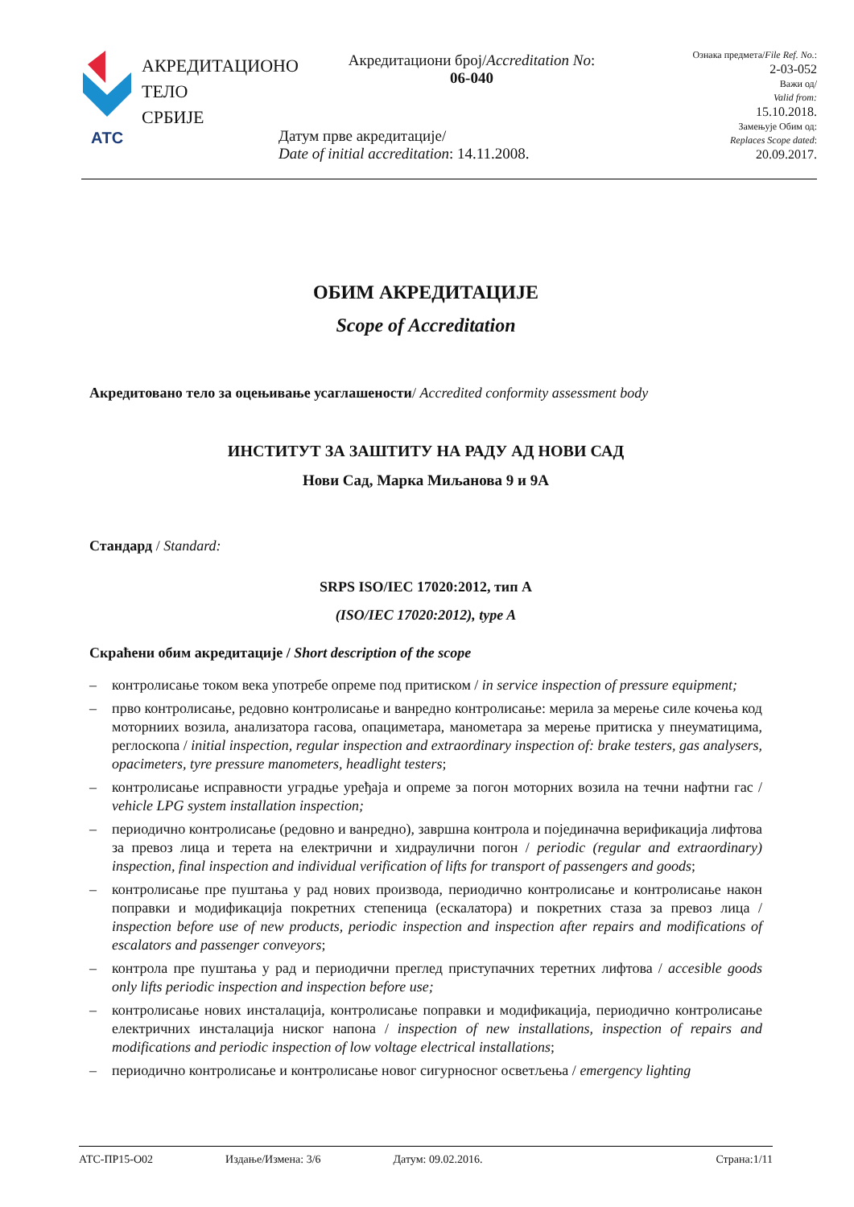АТС
АКРЕДИТАЦИОНО
ТЕЛО
СРБИЈЕ
Акредитациони број/Accreditation No:
06-040
Датум прве акредитације/
Date of initial accreditation: 14.11.2008.
Ознака предмета/File Ref. No.:
2-03-052
Важи од/
Valid from:
15.10.2018.
Замењује Обим од:
Replaces Scope dated:
20.09.2017.
ОБИМ АКРЕДИТАЦИЈЕ
Scope of Accreditation
Акредитовано тело за оцењивање усаглашености/ Accredited conformity assessment body
ИНСТИТУТ ЗА ЗАШТИТУ НА РАДУ АД НОВИ САД
Нови Сад, Марка Миљанова 9 и 9А
Стандард / Standard:
SRPS ISO/IEC 17020:2012, тип A
(ISO/IEC 17020:2012), type A
Скраћени обим акредитације / Short description of the scope
– контролисање током века употребе опреме под притиском / in service inspection of pressure equipment;
– прво контролисање, редовно контролисање и ванредно контролисање: мерила за мерење силе кочења код моторниих возила, анализатора гасова, опациметара, манометара за мерење притиска у пнеуматицима, реглоскопа / initial inspection, regular inspection and extraordinary inspection of: brake testers, gas analysers, opacimeters, tyre pressure manometers, headlight testers;
– контролисање исправности уградње уређаја и опреме за погон моторних возила на течни нафтни гас / vehicle LPG system installation inspection;
– периодично контролисање (редовно и ванредно), завршна контрола и појединачна верификација лифтова за превоз лица и терета на електрични и хидраулични погон / periodic (regular and extraordinary) inspection, final inspection and individual verification of lifts for transport of passengers and goods;
– контролисање пре пуштања у рад нових производа, периодично контролисање и контролисање након поправки и модификација покретних степеница (ескалатора) и покретних стаза за превоз лица / inspection before use of new products, periodic inspection and inspection after repairs and modifications of escalators and passenger conveyors;
– контрола пре пуштања у рад и периодични преглед приступачних теретних лифтова / accesible goods only lifts periodic inspection and inspection before use;
– контролисање нових инсталација, контролисање поправки и модификација, периодично контролисање електричних инсталација ниског напона / inspection of new installations, inspection of repairs and modifications and periodic inspection of low voltage electrical installations;
– периодично контролисање и контролисање новог сигурносног осветљења / emergency lighting
АТС-ПР15-О02 Издање/Измена: 3/6 Датум: 09.02.2016. Страна:1/11